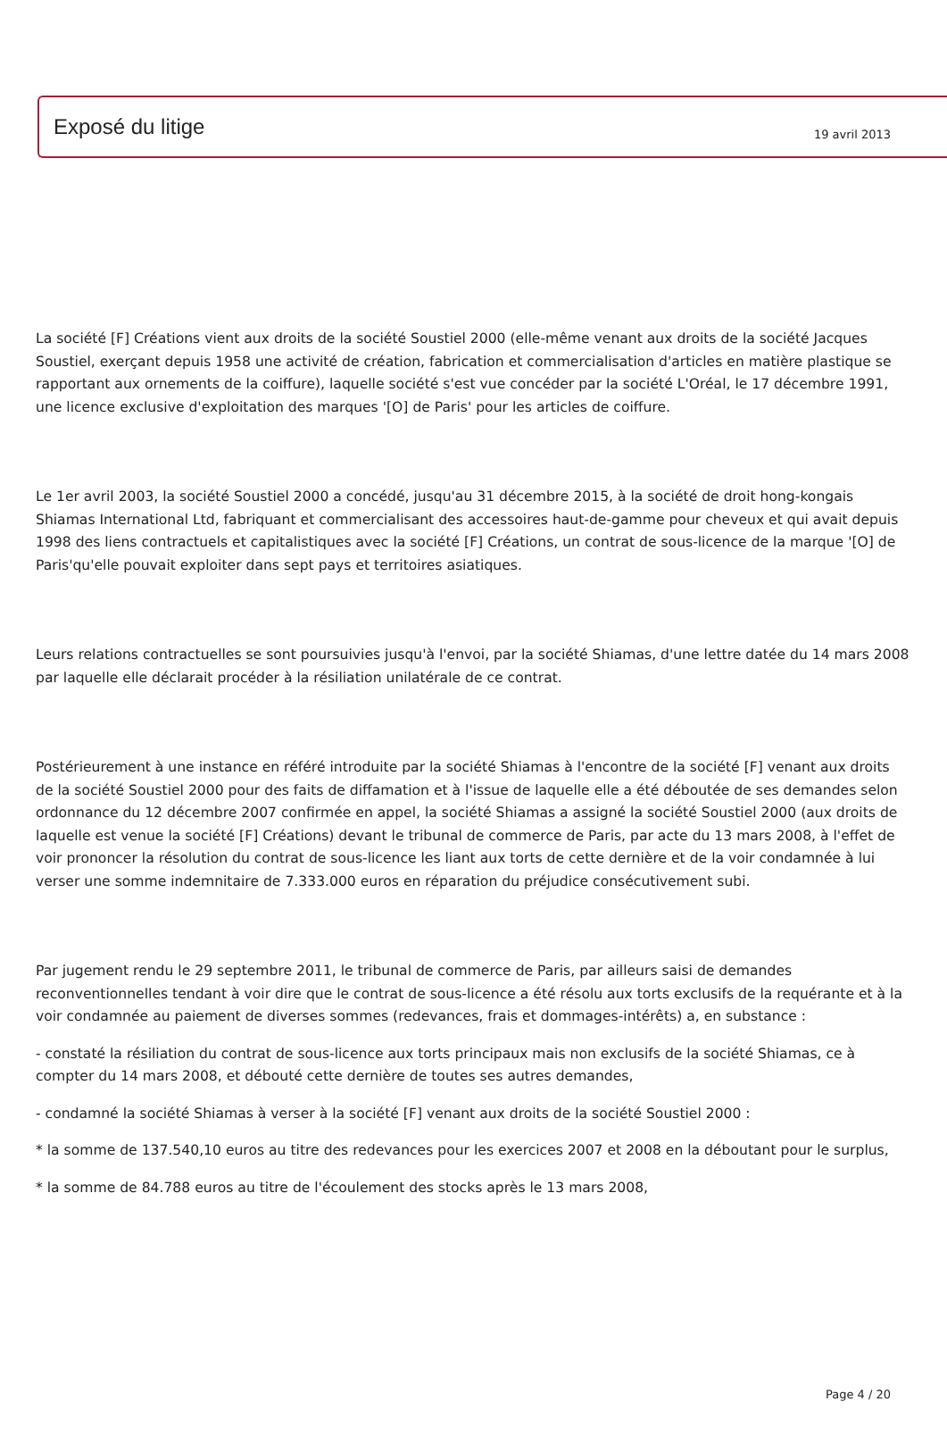19 avril 2013
Exposé du litige
La société [F] Créations vient aux droits de la société Soustiel 2000 (elle-même venant aux droits de la société Jacques Soustiel, exerçant depuis 1958 une activité de création, fabrication et commercialisation d'articles en matière plastique se rapportant aux ornements de la coiffure), laquelle société s'est vue concéder par la société L'Oréal, le 17 décembre 1991, une licence exclusive d'exploitation des marques '[O] de Paris' pour les articles de coiffure.
Le 1er avril 2003, la société Soustiel 2000 a concédé, jusqu'au 31 décembre 2015, à la société de droit hong-kongais Shiamas International Ltd, fabriquant et commercialisant des accessoires haut-de-gamme pour cheveux et qui avait depuis 1998 des liens contractuels et capitalistiques avec la société [F] Créations, un contrat de sous-licence de la marque '[O] de Paris'qu'elle pouvait exploiter dans sept pays et territoires asiatiques.
Leurs relations contractuelles se sont poursuivies jusqu'à l'envoi, par la société Shiamas, d'une lettre datée du 14 mars 2008 par laquelle elle déclarait procéder à la résiliation unilatérale de ce contrat.
Postérieurement à une instance en référé introduite par la société Shiamas à l'encontre de la société [F] venant aux droits de la société Soustiel 2000 pour des faits de diffamation et à l'issue de laquelle elle a été déboutée de ses demandes selon ordonnance du 12 décembre 2007 confirmée en appel, la société Shiamas a assigné la société Soustiel 2000 (aux droits de laquelle est venue la société [F] Créations) devant le tribunal de commerce de Paris, par acte du 13 mars 2008, à l'effet de voir prononcer la résolution du contrat de sous-licence les liant aux torts de cette dernière et de la voir condamnée à lui verser une somme indemnitaire de 7.333.000 euros en réparation du préjudice consécutivement subi.
Par jugement rendu le 29 septembre 2011, le tribunal de commerce de Paris, par ailleurs saisi de demandes reconventionnelles tendant à voir dire que le contrat de sous-licence a été résolu aux torts exclusifs de la requérante et à la voir condamnée au paiement de diverses sommes (redevances, frais et dommages-intérêts) a, en substance :
- constaté la résiliation du contrat de sous-licence aux torts principaux mais non exclusifs de la société Shiamas, ce à compter du 14 mars 2008, et débouté cette dernière de toutes ses autres demandes,
- condamné la société Shiamas à verser à la société [F] venant aux droits de la société Soustiel 2000 :
* la somme de 137.540,10 euros au titre des redevances pour les exercices 2007 et 2008 en la déboutant pour le surplus,
* la somme de 84.788 euros au titre de l'écoulement des stocks après le 13 mars 2008,
Page 4 / 20